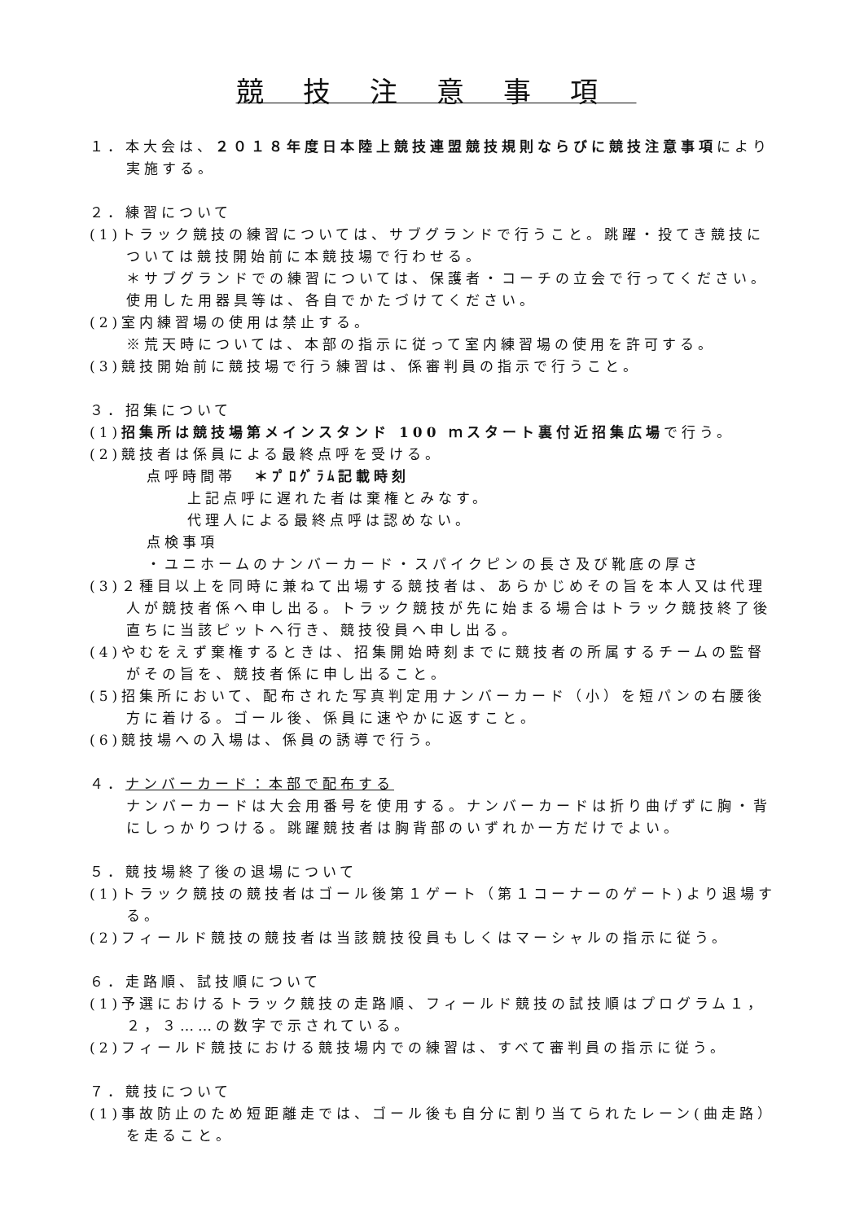競技注意事項
１．本大会は、２０１８年度日本陸上競技連盟競技規則ならびに競技注意事項により実施する。
２．練習について
(1)トラック競技の練習については、サブグランドで行うこと。跳躍・投てき競技については競技開始前に本競技場で行わせる。
＊サブグランドでの練習については、保護者・コーチの立会で行ってください。使用した用器具等は、各自でかたづけてください。
(2)室内練習場の使用は禁止する。
※荒天時については、本部の指示に従って室内練習場の使用を許可する。
(3)競技開始前に競技場で行う練習は、係審判員の指示で行うこと。
３．招集について
(1)招集所は競技場第メインスタンド 100 ｍスタート裏付近招集広場で行う。
(2)競技者は係員による最終点呼を受ける。
点呼時間帯　＊ﾌﾟﾛｸﾞﾗﾑ記載時刻
上記点呼に遅れた者は棄権とみなす。
代理人による最終点呼は認めない。
点検事項
・ユニホームのナンバーカード・スパイクピンの長さ及び靴底の厚さ
(3)２種目以上を同時に兼ねて出場する競技者は、あらかじめその旨を本人又は代理人が競技者係へ申し出る。トラック競技が先に始まる場合はトラック競技終了後直ちに当該ピットへ行き、競技役員へ申し出る。
(4)やむをえず棄権するときは、招集開始時刻までに競技者の所属するチームの監督がその旨を、競技者係に申し出ること。
(5)招集所において、配布された写真判定用ナンバーカード（小）を短パンの右腰後方に着ける。ゴール後、係員に速やかに返すこと。
(6)競技場への入場は、係員の誘導で行う。
４．ナンバーカード：本部で配布する
ナンバーカードは大会用番号を使用する。ナンバーカードは折り曲げずに胸・背にしっかりつける。跳躍競技者は胸背部のいずれか一方だけでよい。
５．競技場終了後の退場について
(1)トラック競技の競技者はゴール後第１ゲート（第１コーナーのゲート)より退場する。
(2)フィールド競技の競技者は当該競技役員もしくはマーシャルの指示に従う。
６．走路順、試技順について
(1)予選におけるトラック競技の走路順、フィールド競技の試技順はプログラム１，２，３……の数字で示されている。
(2)フィールド競技における競技場内での練習は、すべて審判員の指示に従う。
７．競技について
(1)事故防止のため短距離走では、ゴール後も自分に割り当てられたレーン(曲走路）を走ること。